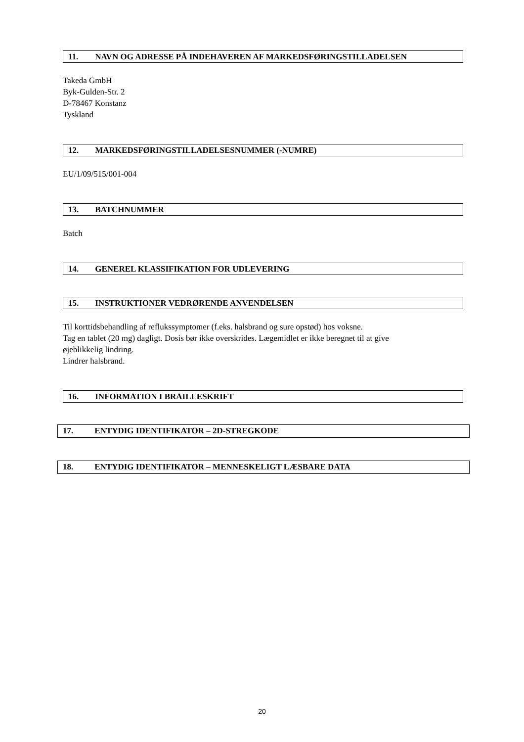11. NAVN OG ADRESSE PÅ INDEHAVEREN AF MARKEDSFØRINGSTILLADELSEN
Takeda GmbH
Byk-Gulden-Str. 2
D-78467 Konstanz
Tyskland
12. MARKEDSFØRINGSTILLADELSESNUMMER (-NUMRE)
EU/1/09/515/001-004
13. BATCHNUMMER
Batch
14. GENEREL KLASSIFIKATION FOR UDLEVERING
15. INSTRUKTIONER VEDRØRENDE ANVENDELSEN
Til korttidsbehandling af reflukssymptomer (f.eks. halsbrand og sure opstød) hos voksne.
Tag en tablet (20 mg) dagligt. Dosis bør ikke overskrides. Lægemidlet er ikke beregnet til at give
øjeblikkelig lindring.
Lindrer halsbrand.
16. INFORMATION I BRAILLESKRIFT
17. ENTYDIG IDENTIFIKATOR – 2D-STREGKODE
18. ENTYDIG IDENTIFIKATOR – MENNESKELIGT LÆSBARE DATA
20